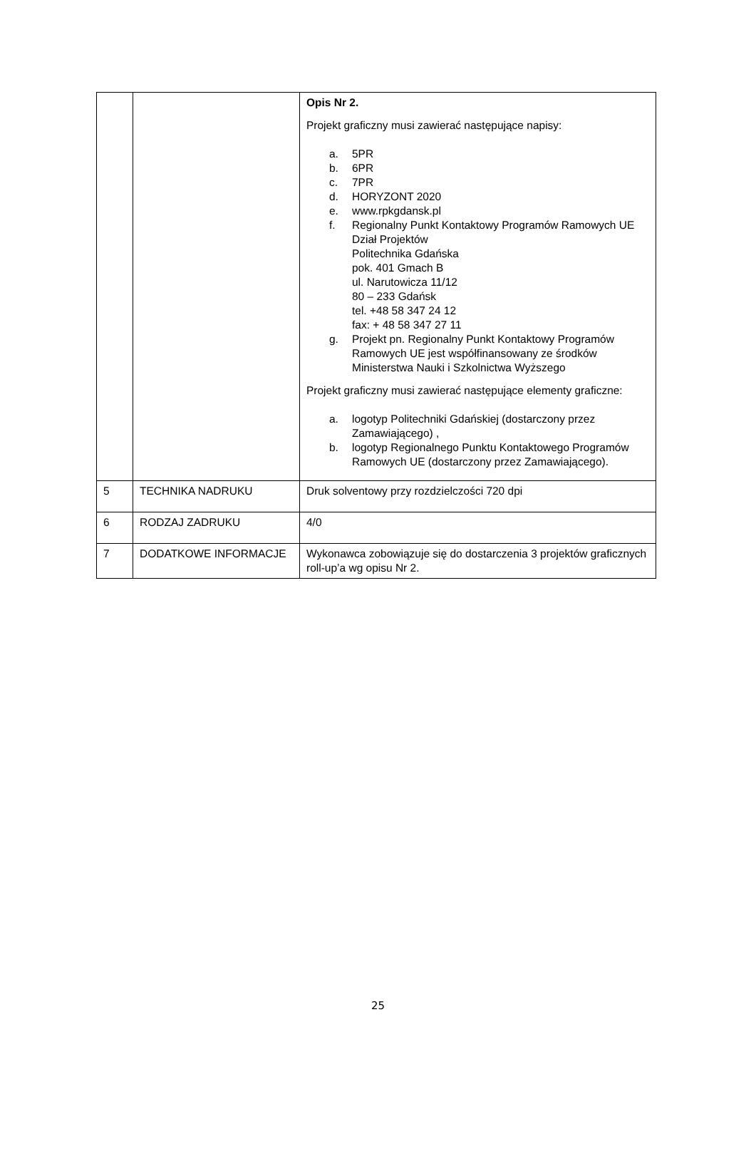| | | Opis Nr 2. Projekt graficzny musi zawierać następujące napisy: a. 5PR b. 6PR c. 7PR d. HORYZONT 2020 e. www.rpkgdansk.pl f. Regionalny Punkt Kontaktowy Programów Ramowych UE Dział Projektów Politechnika Gdańska pok. 401 Gmach B ul. Narutowicza 11/12 80 – 233 Gdańsk tel. +48 58 347 24 12 fax: + 48 58 347 27 11 g. Projekt pn. Regionalny Punkt Kontaktowy Programów Ramowych UE jest współfinansowany ze środków Ministerstwa Nauki i Szkolnictwa Wyższego Projekt graficzny musi zawierać następujące elementy graficzne: a. logotyp Politechniki Gdańskiej (dostarczony przez Zamawiającego) , b. logotyp Regionalnego Punktu Kontaktowego Programów Ramowych UE (dostarczony przez Zamawiającego). |
| 5 | TECHNIKA NADRUKU | Druk solventowy przy rozdzielczości 720 dpi |
| 6 | RODZAJ ZADRUKU | 4/0 |
| 7 | DODATKOWE INFORMACJE | Wykonawca zobowiązuje się do dostarczenia 3 projektów graficznych roll-up’a wg opisu Nr 2. |
25